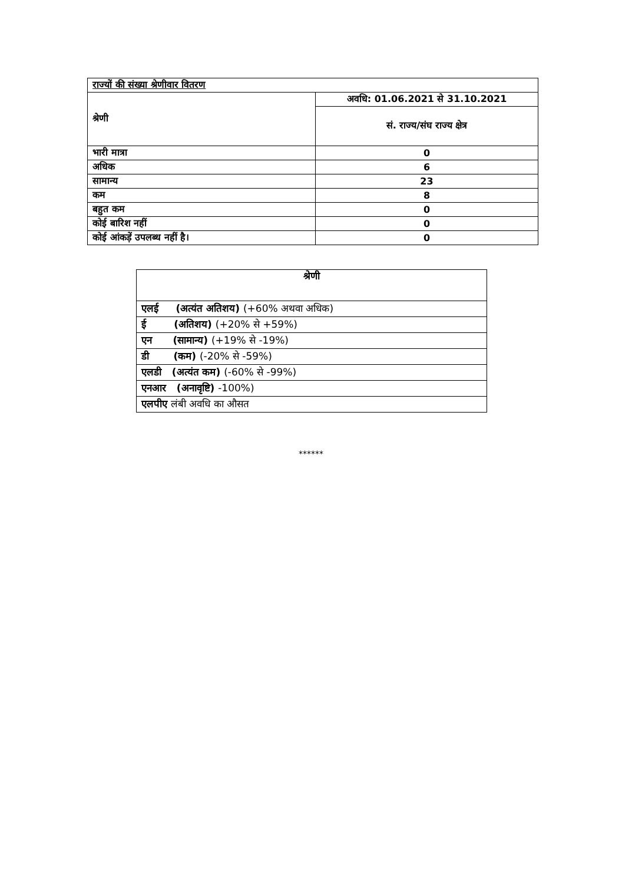| राज्यों की संख्या श्रेणीवार वितरण | |
| श्रेणी | अवधि: 01.06.2021 से 31.10.2021 |
| | सं. राज्य/संघ राज्य क्षेत्र |
| भारी मात्रा | 0 |
| अधिक | 6 |
| सामान्य | 23 |
| कम | 8 |
| बहुत कम | 0 |
| कोई बारिश नहीं | 0 |
| कोई आंकड़ें उपलब्ध नहीं है। | 0 |
| श्रेणी |
| एलई (अत्यंत अतिशय) (+60% अथवा अधिक) |
| ई (अतिशय) (+20% से +59%) |
| एन (सामान्य) (+19% से -19%) |
| डी (कम) (-20% से -59%) |
| एलडी (अत्यंत कम) (-60% से -99%) |
| एनआर (अनावृष्टि) -100%) |
| एलपीए लंबी अवधि का औसत |
******